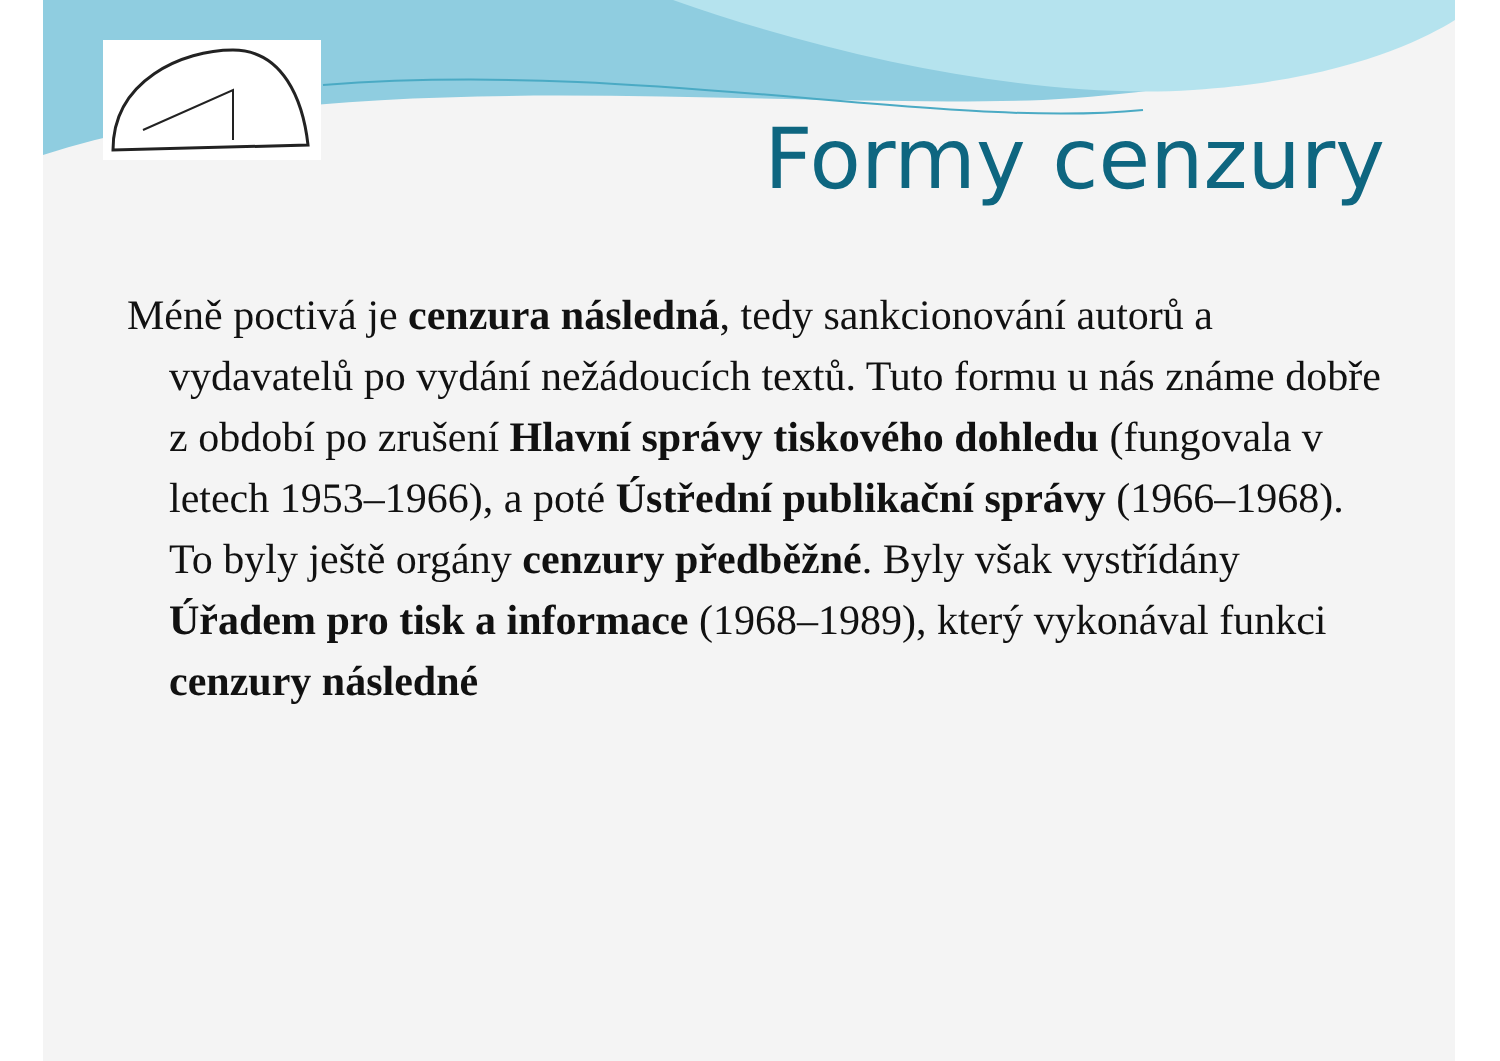Formy cenzury
Méně poctivá je cenzura následná, tedy sankcionování autorů a vydavatelů po vydání nežádoucích textů. Tuto formu u nás známe dobře z období po zrušení Hlavní správy tiskového dohledu (fungovala v letech 1953–1966), a poté Ústřední publikační správy (1966–1968). To byly ještě orgány cenzury předběžné. Byly však vystřídány Úřadem pro tisk a informace (1968–1989), který vykonával funkci cenzury následné